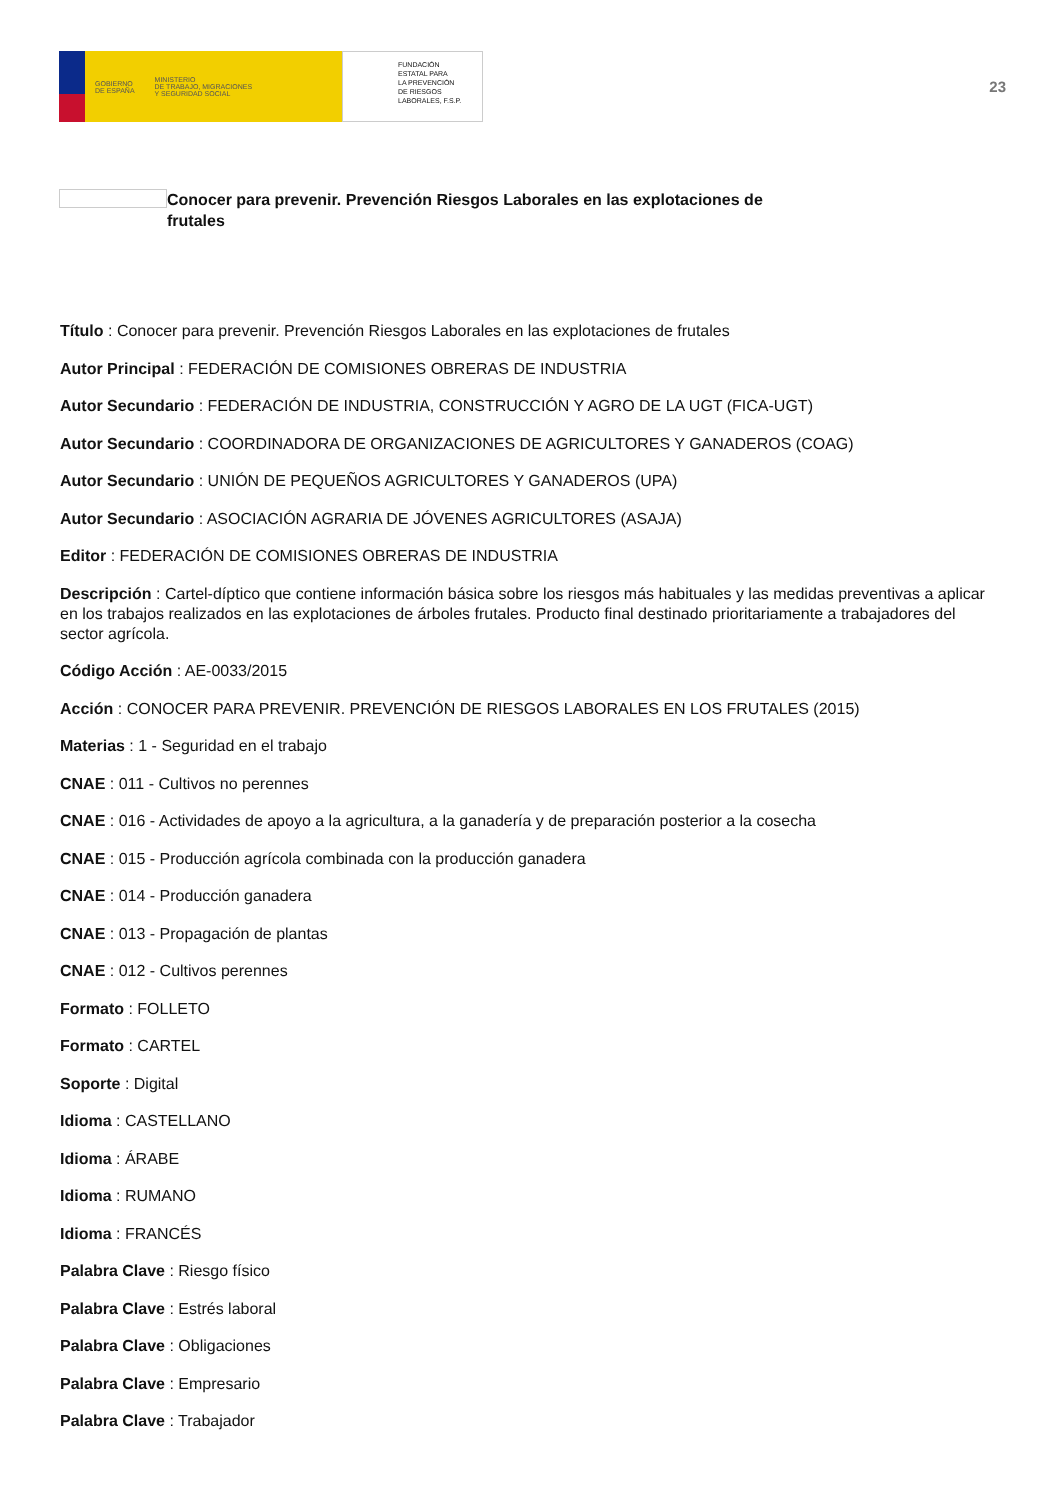GOBIERNO
DE ESPAÑA MINISTERIO
DE TRABAJO, MIGRACIONES
Y SEGURIDAD SOCIAL
FUNDACIÓN
ESTATAL PARA
LA PREVENCIÓN
DE RIESGOS
LABORALES, F.S.P.
23
Conocer para prevenir. Prevención Riesgos Laborales en las explotaciones de frutales
Título : Conocer para prevenir. Prevención Riesgos Laborales en las explotaciones de frutales
Autor Principal : FEDERACIÓN DE COMISIONES OBRERAS DE INDUSTRIA
Autor Secundario : FEDERACIÓN DE INDUSTRIA, CONSTRUCCIÓN Y AGRO DE LA UGT (FICA-UGT)
Autor Secundario : COORDINADORA DE ORGANIZACIONES DE AGRICULTORES Y GANADEROS (COAG)
Autor Secundario : UNIÓN DE PEQUEÑOS AGRICULTORES Y GANADEROS (UPA)
Autor Secundario : ASOCIACIÓN AGRARIA DE JÓVENES AGRICULTORES (ASAJA)
Editor : FEDERACIÓN DE COMISIONES OBRERAS DE INDUSTRIA
Descripción : Cartel-díptico que contiene información básica sobre los riesgos más habituales y las medidas preventivas a aplicar en los trabajos realizados en las explotaciones de árboles frutales. Producto final destinado prioritariamente a trabajadores del sector agrícola.
Código Acción : AE-0033/2015
Acción : CONOCER PARA PREVENIR. PREVENCIÓN DE RIESGOS LABORALES EN LOS FRUTALES (2015)
Materias : 1 - Seguridad en el trabajo
CNAE : 011 - Cultivos no perennes
CNAE : 016 - Actividades de apoyo a la agricultura, a la ganadería y de preparación posterior a la cosecha
CNAE : 015 - Producción agrícola combinada con la producción ganadera
CNAE : 014 - Producción ganadera
CNAE : 013 - Propagación de plantas
CNAE : 012 - Cultivos perennes
Formato : FOLLETO
Formato : CARTEL
Soporte : Digital
Idioma : CASTELLANO
Idioma : ÁRABE
Idioma : RUMANO
Idioma : FRANCÉS
Palabra Clave : Riesgo físico
Palabra Clave : Estrés laboral
Palabra Clave : Obligaciones
Palabra Clave : Empresario
Palabra Clave : Trabajador